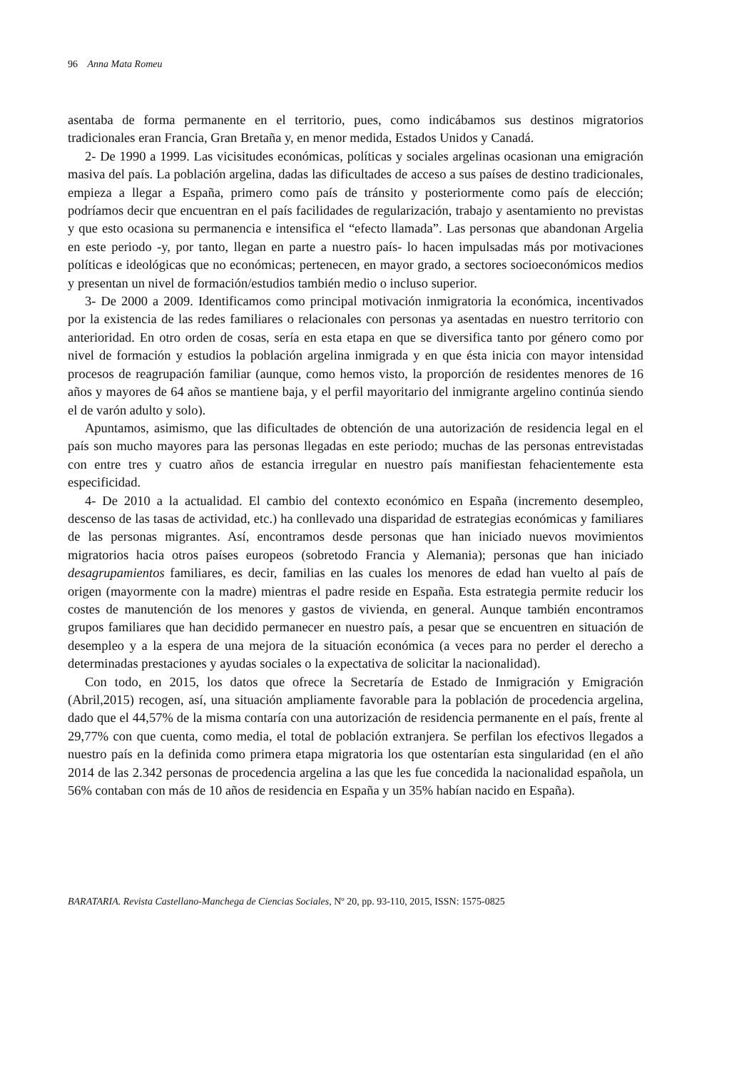96 Anna Mata Romeu
asentaba de forma permanente en el territorio, pues, como indicábamos sus destinos migratorios tradicionales eran Francia, Gran Bretaña y, en menor medida, Estados Unidos y Canadá.
2- De 1990 a 1999. Las vicisitudes económicas, políticas y sociales argelinas ocasionan una emigración masiva del país. La población argelina, dadas las dificultades de acceso a sus países de destino tradicionales, empieza a llegar a España, primero como país de tránsito y posteriormente como país de elección; podríamos decir que encuentran en el país facilidades de regularización, trabajo y asentamiento no previstas y que esto ocasiona su permanencia e intensifica el “efecto llamada”. Las personas que abandonan Argelia en este periodo -y, por tanto, llegan en parte a nuestro país- lo hacen impulsadas más por motivaciones políticas e ideológicas que no económicas; pertenecen, en mayor grado, a sectores socioeconómicos medios y presentan un nivel de formación/estudios también medio o incluso superior.
3- De 2000 a 2009. Identificamos como principal motivación inmigratoria la económica, incentivados por la existencia de las redes familiares o relacionales con personas ya asentadas en nuestro territorio con anterioridad. En otro orden de cosas, sería en esta etapa en que se diversifica tanto por género como por nivel de formación y estudios la población argelina inmigrada y en que ésta inicia con mayor intensidad procesos de reagrupación familiar (aunque, como hemos visto, la proporción de residentes menores de 16 años y mayores de 64 años se mantiene baja, y el perfil mayoritario del inmigrante argelino continúa siendo el de varón adulto y solo).
Apuntamos, asimismo, que las dificultades de obtención de una autorización de residencia legal en el país son mucho mayores para las personas llegadas en este periodo; muchas de las personas entrevistadas con entre tres y cuatro años de estancia irregular en nuestro país manifiestan fehacientemente esta especificidad.
4- De 2010 a la actualidad. El cambio del contexto económico en España (incremento desempleo, descenso de las tasas de actividad, etc.) ha conllevado una disparidad de estrategias económicas y familiares de las personas migrantes. Así, encontramos desde personas que han iniciado nuevos movimientos migratorios hacia otros países europeos (sobretodo Francia y Alemania); personas que han iniciado desagrupamientos familiares, es decir, familias en las cuales los menores de edad han vuelto al país de origen (mayormente con la madre) mientras el padre reside en España. Esta estrategia permite reducir los costes de manutención de los menores y gastos de vivienda, en general. Aunque también encontramos grupos familiares que han decidido permanecer en nuestro país, a pesar que se encuentren en situación de desempleo y a la espera de una mejora de la situación económica (a veces para no perder el derecho a determinadas prestaciones y ayudas sociales o la expectativa de solicitar la nacionalidad).
Con todo, en 2015, los datos que ofrece la Secretaría de Estado de Inmigración y Emigración (Abril,2015) recogen, así, una situación ampliamente favorable para la población de procedencia argelina, dado que el 44,57% de la misma contaría con una autorización de residencia permanente en el país, frente al 29,77% con que cuenta, como media, el total de población extranjera. Se perfilan los efectivos llegados a nuestro país en la definida como primera etapa migratoria los que ostentarían esta singularidad (en el año 2014 de las 2.342 personas de procedencia argelina a las que les fue concedida la nacionalidad española, un 56% contaban con más de 10 años de residencia en España y un 35% habían nacido en España).
BARATARIA. Revista Castellano-Manchega de Ciencias Sociales, Nº 20, pp. 93-110, 2015, ISSN: 1575-0825